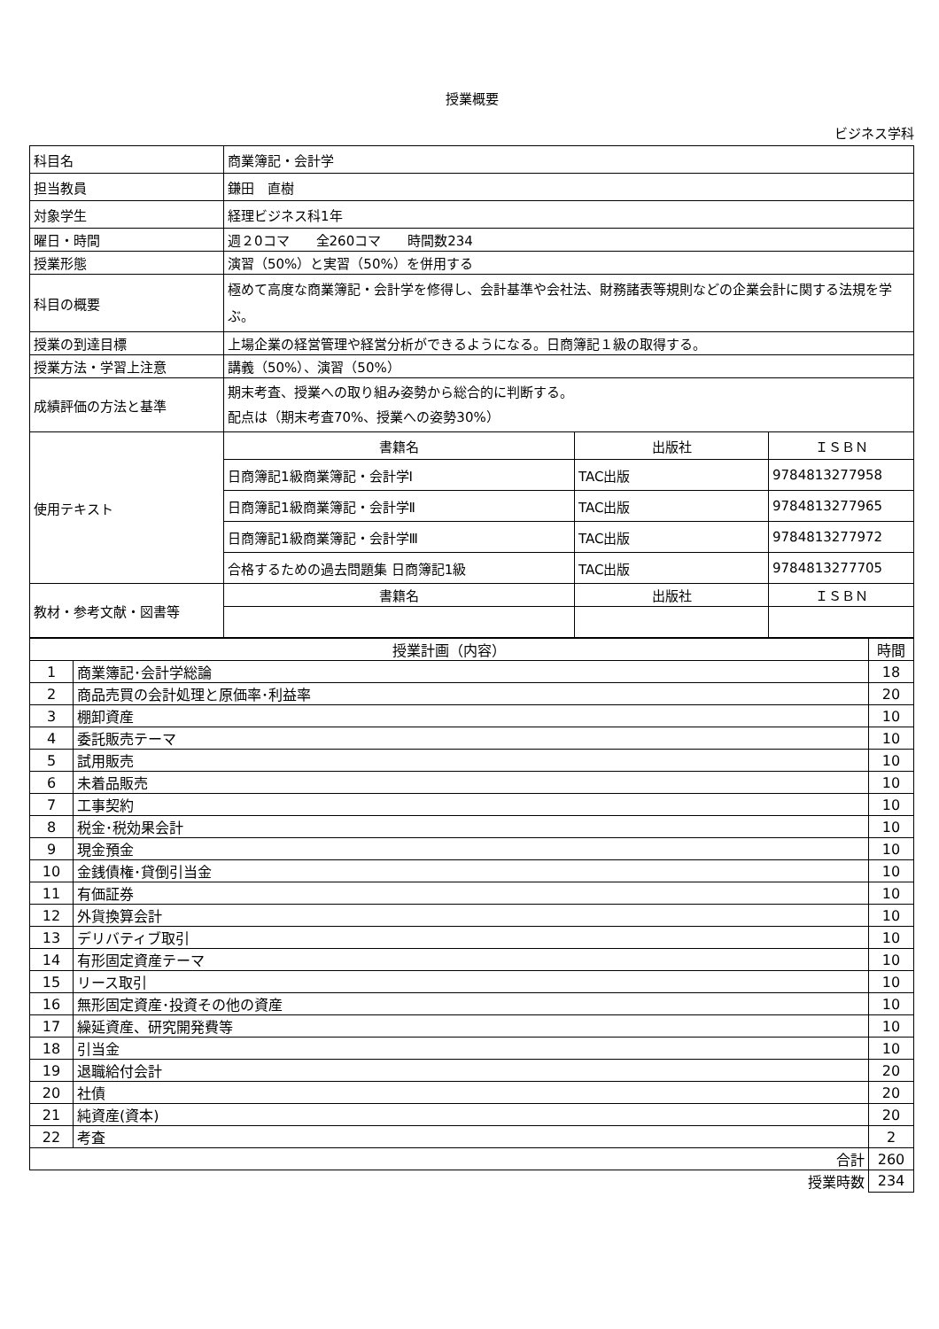授業概要
ビジネス学科
| 科目名 | 商業簿記・会計学 | | |
| 担当教員 | 鎌田 直樹 | | |
| 対象学生 | 経理ビジネス科1年 | | |
| 曜日・時間 | 週２0コマ 全260コマ 時間数234 | | |
| 授業形態 | 演習（50%）と実習（50%）を併用する | | |
| 科目の概要 | 極めて高度な商業簿記・会計学を修得し、会計基準や会社法、財務諸表等規則などの企業会計に関する法規を学ぶ。 | | |
| 授業の到達目標 | 上場企業の経営管理や経営分析ができるようになる。日商簿記１級の取得する。 | | |
| 授業方法・学習上注意 | 講義（50%）、演習（50%） | | |
| 成績評価の方法と基準 | 期末考査、授業への取り組み姿勢から総合的に判断する。 配点は（期末考査70%、授業への姿勢30%） | | |
| 使用テキスト | 書籍名 | 出版社 | ＩＳＢＮ |
| | 日商簿記1級商業簿記・会計学I | TAC出版 | 9784813277958 |
| | 日商簿記1級商業簿記・会計学Ⅱ | TAC出版 | 9784813277965 |
| | 日商簿記1級商業簿記・会計学Ⅲ | TAC出版 | 9784813277972 |
| | 合格するための過去問題集 日商簿記1級 | TAC出版 | 9784813277705 |
| 教材・参考文献・図書等 | 書籍名 | 出版社 | ＩＳＢＮ |
| 授業計画（内容） | | 時間 |
| 1 | 商業簿記･会計学総論 | 18 |
| 2 | 商品売買の会計処理と原価率･利益率 | 20 |
| 3 | 棚卸資産 | 10 |
| 4 | 委託販売テーマ | 10 |
| 5 | 試用販売 | 10 |
| 6 | 未着品販売 | 10 |
| 7 | 工事契約 | 10 |
| 8 | 税金･税効果会計 | 10 |
| 9 | 現金預金 | 10 |
| 10 | 金銭債権･貸倒引当金 | 10 |
| 11 | 有価証券 | 10 |
| 12 | 外貨換算会計 | 10 |
| 13 | デリバティブ取引 | 10 |
| 14 | 有形固定資産テーマ | 10 |
| 15 | リース取引 | 10 |
| 16 | 無形固定資産･投資その他の資産 | 10 |
| 17 | 繰延資産、研究開発費等 | 10 |
| 18 | 引当金 | 10 |
| 19 | 退職給付会計 | 20 |
| 20 | 社債 | 20 |
| 21 | 純資産(資本) | 20 |
| 22 | 考査 | 2 |
| 合計 | | 260 |
| 授業時数 | | 234 |